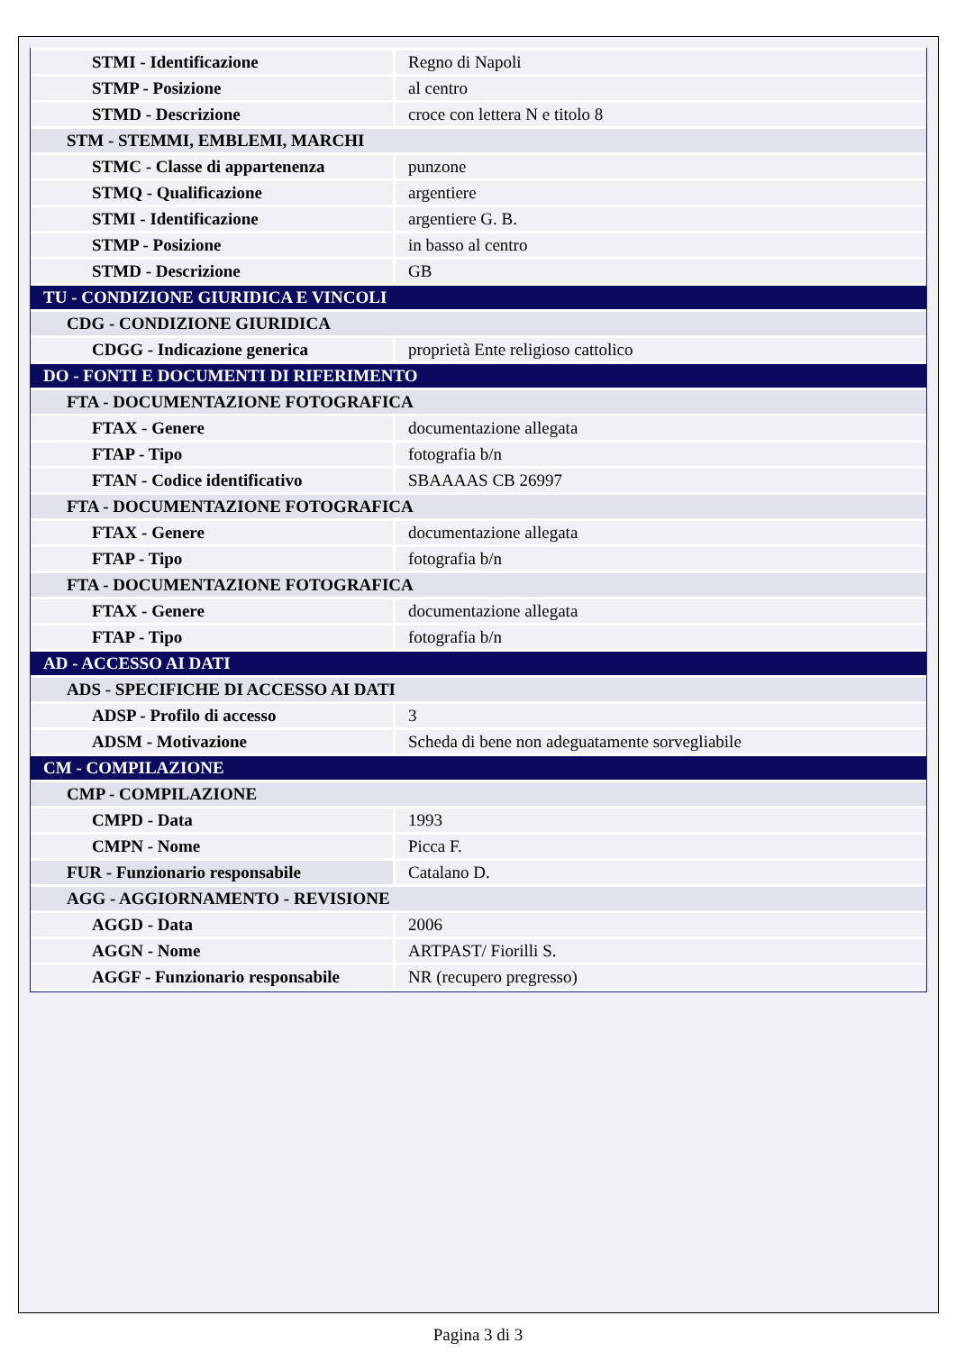| STMI - Identificazione | Regno di Napoli |
| STMP - Posizione | al centro |
| STMD - Descrizione | croce con lettera N e titolo 8 |
| STM - STEMMI, EMBLEMI, MARCHI | |
| STMC - Classe di appartenenza | punzone |
| STMQ - Qualificazione | argentiere |
| STMI - Identificazione | argentiere G. B. |
| STMP - Posizione | in basso al centro |
| STMD - Descrizione | GB |
| TU - CONDIZIONE GIURIDICA E VINCOLI | |
| CDG - CONDIZIONE GIURIDICA | |
| CDGG - Indicazione generica | proprietà Ente religioso cattolico |
| DO - FONTI E DOCUMENTI DI RIFERIMENTO | |
| FTA - DOCUMENTAZIONE FOTOGRAFICA | |
| FTAX - Genere | documentazione allegata |
| FTAP - Tipo | fotografia b/n |
| FTAN - Codice identificativo | SBAAAAS CB 26997 |
| FTA - DOCUMENTAZIONE FOTOGRAFICA | |
| FTAX - Genere | documentazione allegata |
| FTAP - Tipo | fotografia b/n |
| FTA - DOCUMENTAZIONE FOTOGRAFICA | |
| FTAX - Genere | documentazione allegata |
| FTAP - Tipo | fotografia b/n |
| AD - ACCESSO AI DATI | |
| ADS - SPECIFICHE DI ACCESSO AI DATI | |
| ADSP - Profilo di accesso | 3 |
| ADSM - Motivazione | Scheda di bene non adeguatamente sorvegliabile |
| CM - COMPILAZIONE | |
| CMP - COMPILAZIONE | |
| CMPD - Data | 1993 |
| CMPN - Nome | Picca F. |
| FUR - Funzionario responsabile | Catalano D. |
| AGG - AGGIORNAMENTO - REVISIONE | |
| AGGD - Data | 2006 |
| AGGN - Nome | ARTPAST/ Fiorilli S. |
| AGGF - Funzionario responsabile | NR (recupero pregresso) |
Pagina 3 di 3